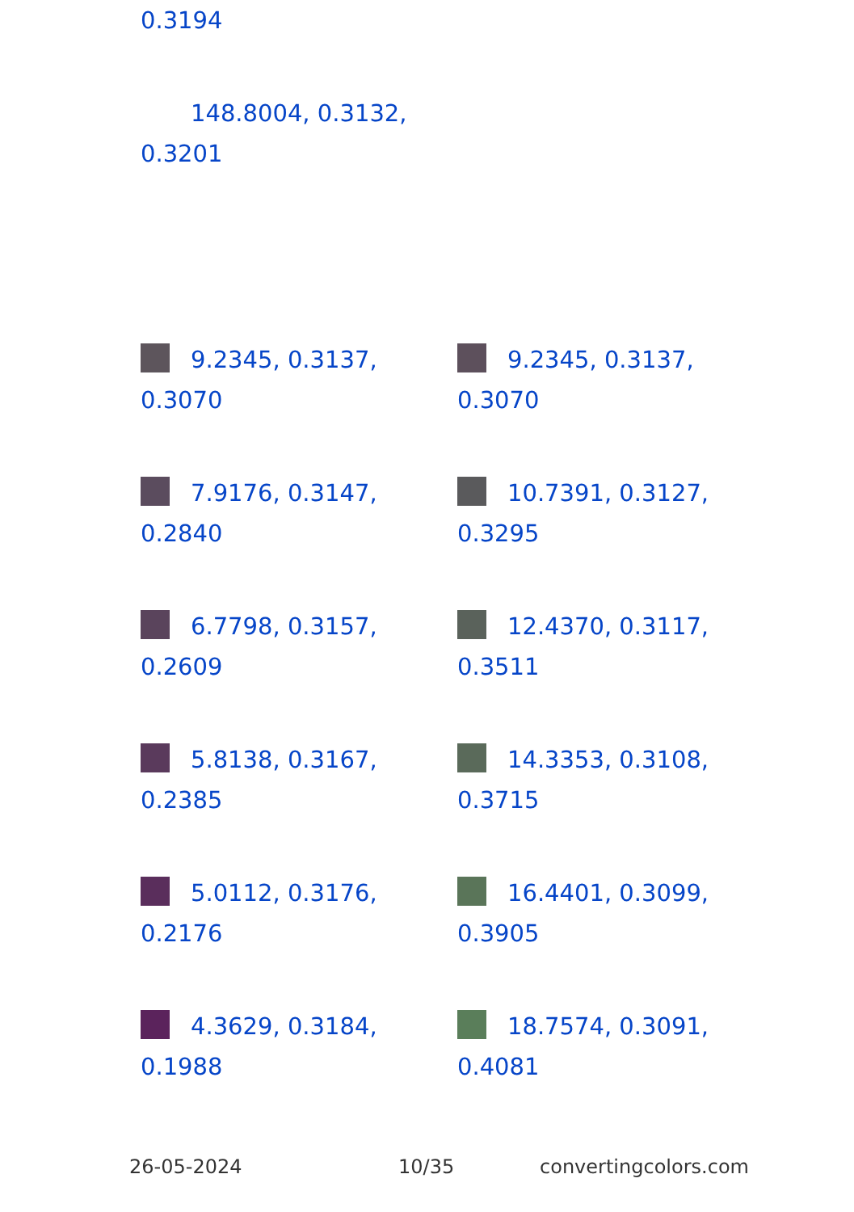0.3194
148.8004, 0.3132, 0.3201
9.2345, 0.3137, 0.3070
9.2345, 0.3137, 0.3070
7.9176, 0.3147, 0.2840
10.7391, 0.3127, 0.3295
6.7798, 0.3157, 0.2609
12.4370, 0.3117, 0.3511
5.8138, 0.3167, 0.2385
14.3353, 0.3108, 0.3715
5.0112, 0.3176, 0.2176
16.4401, 0.3099, 0.3905
4.3629, 0.3184, 0.1988
18.7574, 0.3091, 0.4081
26-05-2024 10/35 convertingcolors.com